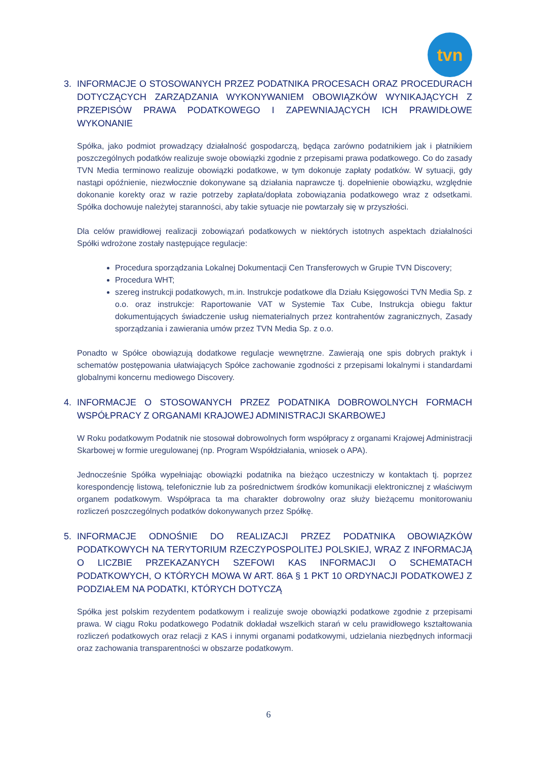tvn
3. INFORMACJE O STOSOWANYCH PRZEZ PODATNIKA PROCESACH ORAZ PROCEDURACH DOTYCZĄCYCH ZARZĄDZANIA WYKONYWANIEM OBOWIĄZKÓW WYNIKAJĄCYCH Z PRZEPISÓW PRAWA PODATKOWEGO I ZAPEWNIAJĄCYCH ICH PRAWIDŁOWE WYKONANIE
Spółka, jako podmiot prowadzący działalność gospodarczą, będąca zarówno podatnikiem jak i płatnikiem poszczególnych podatków realizuje swoje obowiązki zgodnie z przepisami prawa podatkowego. Co do zasady TVN Media terminowo realizuje obowiązki podatkowe, w tym dokonuje zapłaty podatków. W sytuacji, gdy nastąpi opóźnienie, niezwłocznie dokonywane są działania naprawcze tj. dopełnienie obowiązku, względnie dokonanie korekty oraz w razie potrzeby zapłata/dopłata zobowiązania podatkowego wraz z odsetkami. Spółka dochowuje należytej staranności, aby takie sytuacje nie powtarzały się w przyszłości.
Dla celów prawidłowej realizacji zobowiązań podatkowych w niektórych istotnych aspektach działalności Spółki wdrożone zostały następujące regulacje:
Procedura sporządzania Lokalnej Dokumentacji Cen Transferowych w Grupie TVN Discovery;
Procedura WHT;
szereg instrukcji podatkowych, m.in. Instrukcje podatkowe dla Działu Księgowości TVN Media Sp. z o.o. oraz instrukcje: Raportowanie VAT w Systemie Tax Cube, Instrukcja obiegu faktur dokumentujących świadczenie usług niematerialnych przez kontrahentów zagranicznych, Zasady sporządzania i zawierania umów przez TVN Media Sp. z o.o.
Ponadto w Spółce obowiązują dodatkowe regulacje wewnętrzne. Zawierają one spis dobrych praktyk i schematów postępowania ułatwiających Spółce zachowanie zgodności z przepisami lokalnymi i standardami globalnymi koncernu mediowego Discovery.
4. INFORMACJE O STOSOWANYCH PRZEZ PODATNIKA DOBROWOLNYCH FORMACH WSPÓŁPRACY Z ORGANAMI KRAJOWEJ ADMINISTRACJI SKARBOWEJ
W Roku podatkowym Podatnik nie stosował dobrowolnych form współpracy z organami Krajowej Administracji Skarbowej w formie uregulowanej (np. Program Współdziałania, wniosek o APA).
Jednocześnie Spółka wypełniając obowiązki podatnika na bieżąco uczestniczy w kontaktach tj. poprzez korespondencję listową, telefonicznie lub za pośrednictwem środków komunikacji elektronicznej z właściwym organem podatkowym. Współpraca ta ma charakter dobrowolny oraz służy bieżącemu monitorowaniu rozliczeń poszczególnych podatków dokonywanych przez Spółkę.
5. INFORMACJE ODNOŚNIE DO REALIZACJI PRZEZ PODATNIKA OBOWIĄZKÓW PODATKOWYCH NA TERYTORIUM RZECZYPOSPOLITEJ POLSKIEJ, WRAZ Z INFORMACJĄ O LICZBIE PRZEKAZANYCH SZEFOWI KAS INFORMACJI O SCHEMATACH PODATKOWYCH, O KTÓRYCH MOWA W ART. 86A § 1 PKT 10 ORDYNACJI PODATKOWEJ Z PODZIAŁEM NA PODATKI, KTÓRYCH DOTYCZĄ
Spółka jest polskim rezydentem podatkowym i realizuje swoje obowiązki podatkowe zgodnie z przepisami prawa. W ciągu Roku podatkowego Podatnik dokładał wszelkich starań w celu prawidłowego kształtowania rozliczeń podatkowych oraz relacji z KAS i innymi organami podatkowymi, udzielania niezbędnych informacji oraz zachowania transparentności w obszarze podatkowym.
6